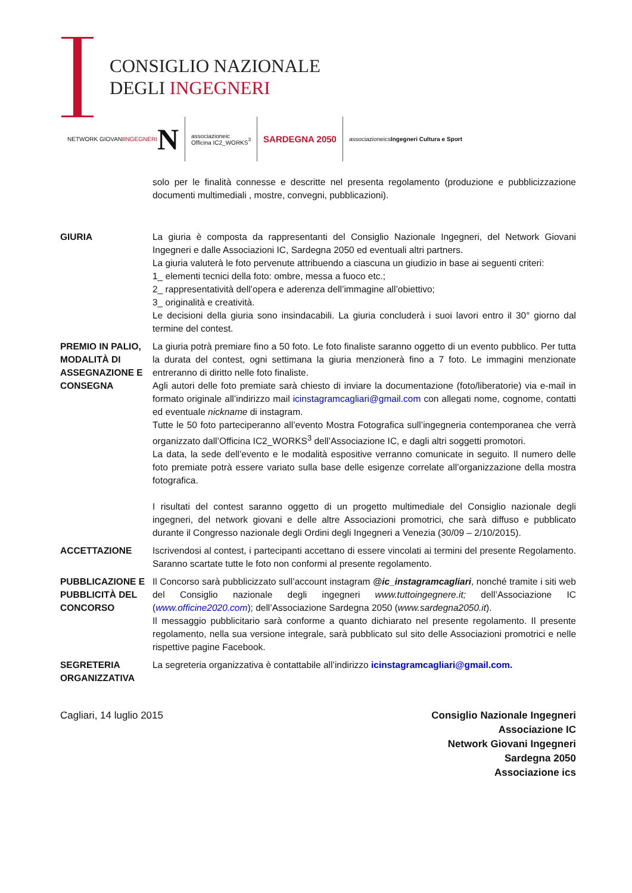CONSIGLIO NAZIONALE
DEGLI INGEGNERI
NETWORK GIOVANI
INGEGNERI N
associazioneic
Officina IC2_WORKS<sup>3</sup>
SARDEGNA 2050
associazioneics
Ingegneri Cultura e Sport
solo per le finalità connesse e descritte nel presenta regolamento (produzione e pubblicizzazione documenti multimediali , mostre, convegni, pubblicazioni).
GIURIA La giuria è composta da rappresentanti del Consiglio Nazionale Ingegneri, del Network Giovani Ingegneri e dalle Associazioni IC, Sardegna 2050 ed eventuali altri partners.
La giuria valuterà le foto pervenute attribuendo a ciascuna un giudizio in base ai seguenti criteri:
1_ elementi tecnici della foto: ombre, messa a fuoco etc.;
2_ rappresentatività dell’opera e aderenza dell’immagine all’obiettivo;
3_ originalità e creatività.
Le decisioni della giuria sono insindacabili. La giuria concluderà i suoi lavori entro il 30° giorno dal termine del contest.
PREMIO IN PALIO, MODALITÀ DI ASSEGNAZIONE E CONSEGNA
La giuria potrà premiare fino a 50 foto. Le foto finaliste saranno oggetto di un evento pubblico. Per tutta la durata del contest, ogni settimana la giuria menzionerà fino a 7 foto. Le immagini menzionate entreranno di diritto nelle foto finaliste.
Agli autori delle foto premiate sarà chiesto di inviare la documentazione (foto/liberatorie) via e-mail in formato originale all’indirizzo mail icinstagramcagliari@gmail.com con allegati nome, cognome, contatti ed eventuale nickname di instagram.
Tutte le 50 foto parteciperanno all’evento Mostra Fotografica sull’ingegneria contemporanea che verrà organizzato dall’Officina IC2_WORKS<sup>3</sup> dell’Associazione IC, e dagli altri soggetti promotori.
La data, la sede dell’evento e le modalità espositive verranno comunicate in seguito. Il numero delle foto premiate potrà essere variato sulla base delle esigenze correlate all’organizzazione della mostra fotografica.
I risultati del contest saranno oggetto di un progetto multimediale del Consiglio nazionale degli ingegneri, del network giovani e delle altre Associazioni promotrici, che sarà diffuso e pubblicato durante il Congresso nazionale degli Ordini degli Ingegneri a Venezia (30/09 – 2/10/2015).
ACCETTAZIONE Iscrivendosi al contest, i partecipanti accettano di essere vincolati ai termini del presente Regolamento. Saranno scartate tutte le foto non conformi al presente regolamento.
PUBBLICAZIONE E PUBBLICITÀ DEL CONCORSO
Il Concorso sarà pubblicizzato sull’account instagram @ic_instagramcagliari, nonché tramite i siti web del Consiglio nazionale degli ingegneri www.tuttoingegnere.it; dell’Associazione IC (www.officine2020.com); dell’Associazione Sardegna 2050 (www.sardegna2050.it).
Il messaggio pubblicitario sarà conforme a quanto dichiarato nel presente regolamento. Il presente regolamento, nella sua versione integrale, sarà pubblicato sul sito delle Associazioni promotrici e nelle rispettive pagine Facebook.
SEGRETERIA ORGANIZZATIVA
La segreteria organizzativa è contattabile all’indirizzo icinstagramcagliari@gmail.com.
Cagliari, 14 luglio 2015 Consiglio Nazionale Ingegneri
Associazione IC
Network Giovani Ingegneri
Sardegna 2050
Associazione ics